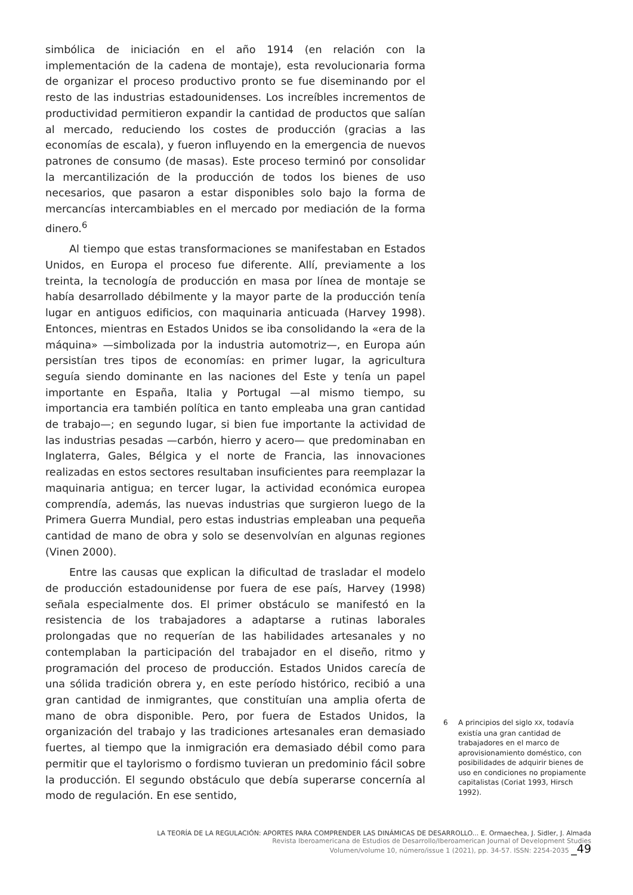simbólica de iniciación en el año 1914 (en relación con la implementación de la cadena de montaje), esta revolucionaria forma de organizar el proceso productivo pronto se fue diseminando por el resto de las industrias estadounidenses. Los increíbles incrementos de productividad permitieron expandir la cantidad de productos que salían al mercado, reduciendo los costes de producción (gracias a las economías de escala), y fueron influyendo en la emergencia de nuevos patrones de consumo (de masas). Este proceso terminó por consolidar la mercantilización de la producción de todos los bienes de uso necesarios, que pasaron a estar disponibles solo bajo la forma de mercancías intercambiables en el mercado por mediación de la forma dinero.<sup>6</sup>
Al tiempo que estas transformaciones se manifestaban en Estados Unidos, en Europa el proceso fue diferente. Allí, previamente a los treinta, la tecnología de producción en masa por línea de montaje se había desarrollado débilmente y la mayor parte de la producción tenía lugar en antiguos edificios, con maquinaria anticuada (Harvey 1998). Entonces, mientras en Estados Unidos se iba consolidando la «era de la máquina» —simbolizada por la industria automotriz—, en Europa aún persistían tres tipos de economías: en primer lugar, la agricultura seguía siendo dominante en las naciones del Este y tenía un papel importante en España, Italia y Portugal —al mismo tiempo, su importancia era también política en tanto empleaba una gran cantidad de trabajo—; en segundo lugar, si bien fue importante la actividad de las industrias pesadas —carbón, hierro y acero— que predominaban en Inglaterra, Gales, Bélgica y el norte de Francia, las innovaciones realizadas en estos sectores resultaban insuficientes para reemplazar la maquinaria antigua; en tercer lugar, la actividad económica europea comprendía, además, las nuevas industrias que surgieron luego de la Primera Guerra Mundial, pero estas industrias empleaban una pequeña cantidad de mano de obra y solo se desenvolvían en algunas regiones (Vinen 2000).
Entre las causas que explican la dificultad de trasladar el modelo de producción estadounidense por fuera de ese país, Harvey (1998) señala especialmente dos. El primer obstáculo se manifestó en la resistencia de los trabajadores a adaptarse a rutinas laborales prolongadas que no requerían de las habilidades artesanales y no contemplaban la participación del trabajador en el diseño, ritmo y programación del proceso de producción. Estados Unidos carecía de una sólida tradición obrera y, en este período histórico, recibió a una gran cantidad de inmigrantes, que constituían una amplia oferta de mano de obra disponible. Pero, por fuera de Estados Unidos, la organización del trabajo y las tradiciones artesanales eran demasiado fuertes, al tiempo que la inmigración era demasiado débil como para permitir que el taylorismo o fordismo tuvieran un predominio fácil sobre la producción. El segundo obstáculo que debía superarse concernía al modo de regulación. En ese sentido,
6 A principios del siglo XX, todavía existía una gran cantidad de trabajadores en el marco de aprovisionamiento doméstico, con posibilidades de adquirir bienes de uso en condiciones no propiamente capitalistas (Coriat 1993, Hirsch 1992).
LA TEORÍA DE LA REGULACIÓN: APORTES PARA COMPRENDER LAS DINÁMICAS DE DESARROLLO... E. Ormaechea, J. Sidler, J. Almada
Revista Iberoamericana de Estudios de Desarrollo/Iberoamerican Journal of Development Studies
Volumen/volume 10, número/issue 1 (2021), pp. 34-57. ISSN: 2254-2035 _49